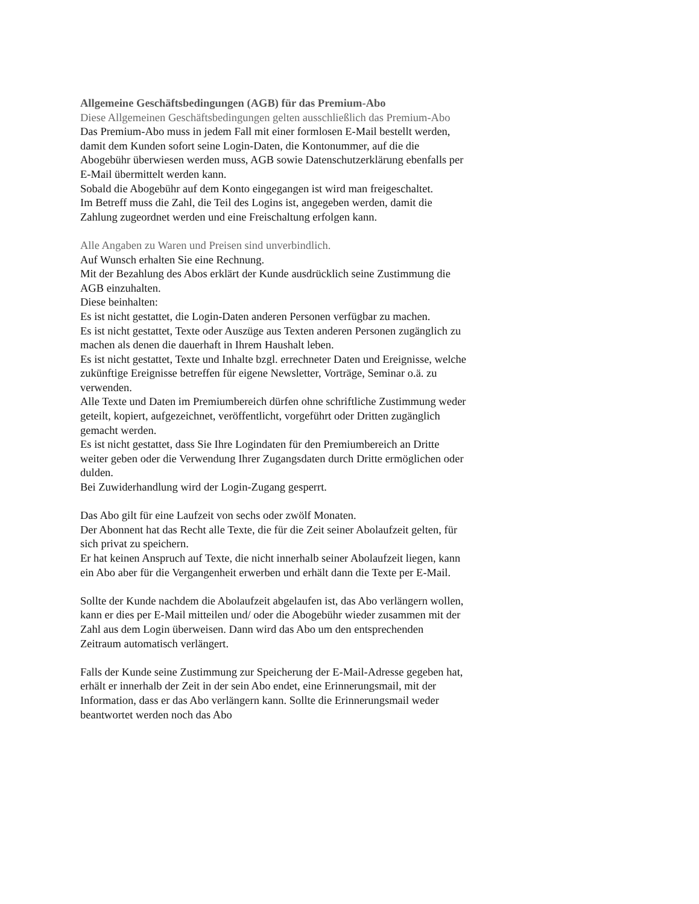Allgemeine Geschäftsbedingungen (AGB) für das Premium-Abo
Diese Allgemeinen Geschäftsbedingungen gelten ausschließlich das Premium-Abo
Das Premium-Abo muss in jedem Fall mit einer formlosen E-Mail bestellt werden, damit dem Kunden sofort seine Login-Daten, die Kontonummer, auf die die Abogebühr überwiesen werden muss, AGB sowie Datenschutzerklärung ebenfalls per E-Mail übermittelt werden kann.
Sobald die Abogebühr auf dem Konto eingegangen ist wird man freigeschaltet.
Im Betreff muss die Zahl, die Teil des Logins ist, angegeben werden, damit die Zahlung zugeordnet werden und eine Freischaltung erfolgen kann.
Alle Angaben zu Waren und Preisen sind unverbindlich.
Auf Wunsch erhalten Sie eine Rechnung.
Mit der Bezahlung des Abos erklärt der Kunde ausdrücklich seine Zustimmung die AGB einzuhalten.
Diese beinhalten:
Es ist nicht gestattet, die Login-Daten anderen Personen verfügbar zu machen.
Es ist nicht gestattet, Texte oder Auszüge aus Texten anderen Personen zugänglich zu machen als denen die dauerhaft in Ihrem Haushalt leben.
Es ist nicht gestattet, Texte und Inhalte bzgl. errechneter Daten und Ereignisse, welche zukünftige Ereignisse betreffen für eigene Newsletter, Vorträge, Seminar o.ä. zu verwenden.
Alle Texte und Daten im Premiumbereich dürfen ohne schriftliche Zustimmung weder geteilt, kopiert, aufgezeichnet, veröffentlicht, vorgeführt oder Dritten zugänglich gemacht werden.
Es ist nicht gestattet, dass Sie Ihre Logindaten für den Premiumbereich an Dritte weiter geben oder die Verwendung Ihrer Zugangsdaten durch Dritte ermöglichen oder dulden.
Bei Zuwiderhandlung wird der Login-Zugang gesperrt.
Das Abo gilt für eine Laufzeit von sechs oder zwölf Monaten.
Der Abonnent hat das Recht alle Texte, die für die Zeit seiner Abolaufzeit gelten, für sich privat zu speichern.
Er hat keinen Anspruch auf Texte, die nicht innerhalb seiner Abolaufzeit liegen, kann ein Abo aber für die Vergangenheit erwerben und erhält dann die Texte per E-Mail.
Sollte der Kunde nachdem die Abolaufzeit abgelaufen ist, das Abo verlängern wollen, kann er dies per E-Mail mitteilen und/ oder die Abogebühr wieder zusammen mit der Zahl aus dem Login überweisen. Dann wird das Abo um den entsprechenden Zeitraum automatisch verlängert.
Falls der Kunde seine Zustimmung zur Speicherung der E-Mail-Adresse gegeben hat, erhält er innerhalb der Zeit in der sein Abo endet, eine Erinnerungsmail, mit der Information, dass er das Abo verlängern kann. Sollte die Erinnerungsmail weder beantwortet werden noch das Abo